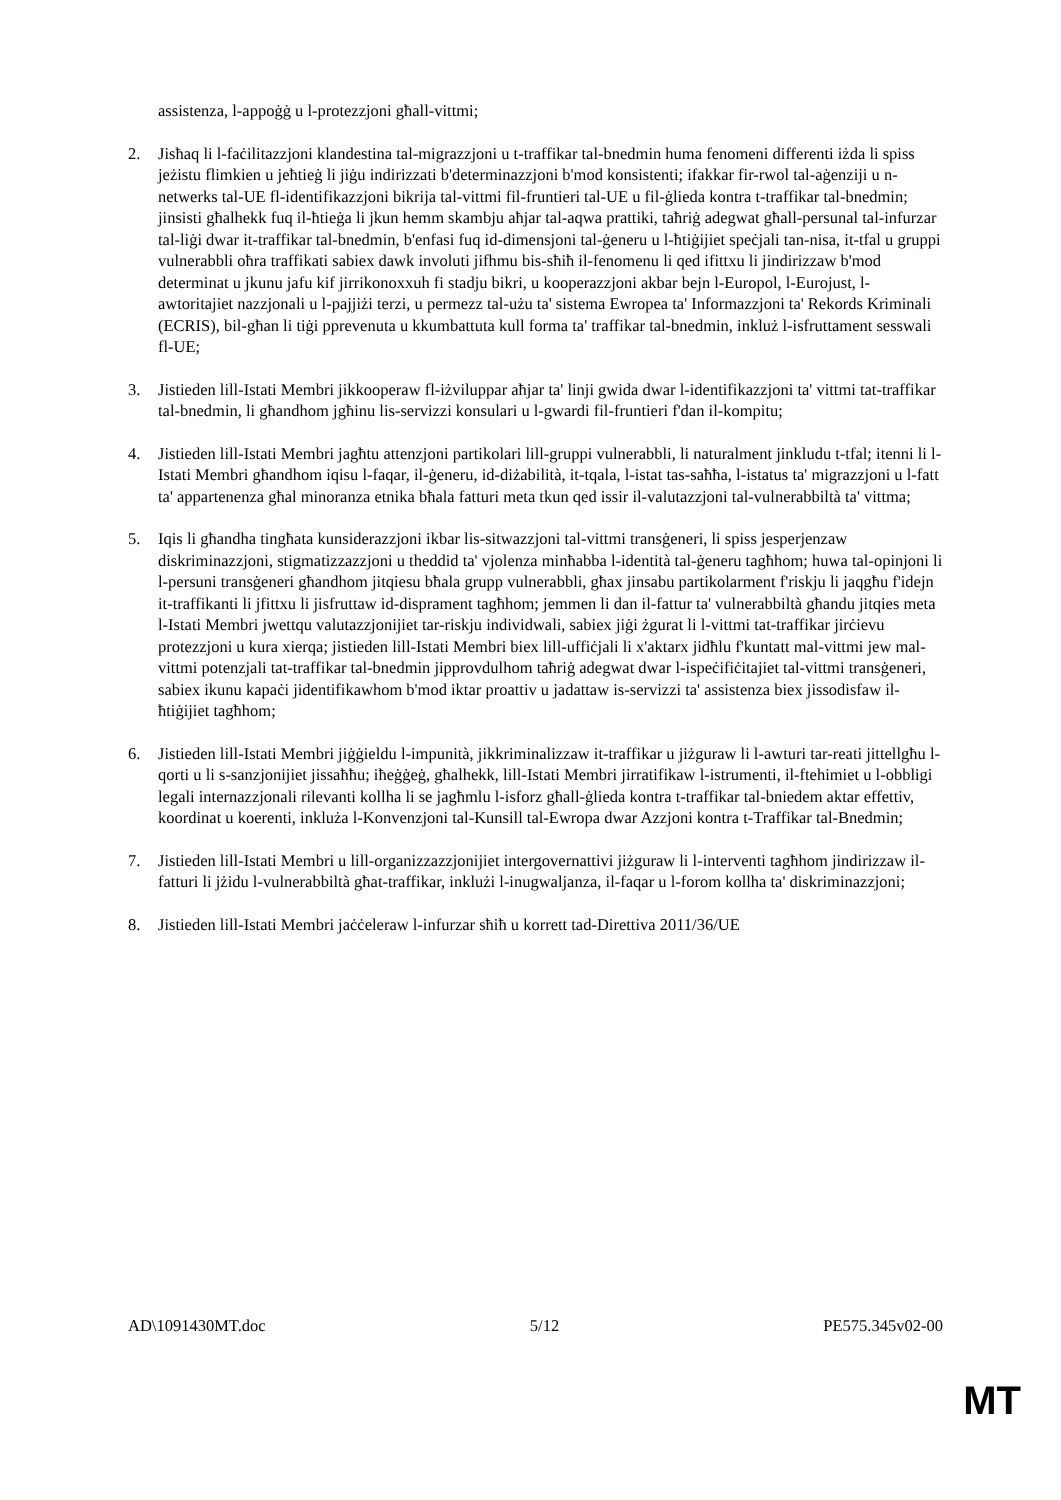assistenza, l-appoġġ u l-protezzjoni għall-vittmi;
2. Jisħaq li l-faċilitazzjoni klandestina tal-migrazzjoni u t-traffikar tal-bnedmin huma fenomeni differenti iżda li spiss jeżistu flimkien u jeħtieġ li jiġu indirizzati b'determinazzjoni b'mod konsistenti; ifakkar fir-rwol tal-aġenziji u n-netwerks tal-UE fl-identifikazzjoni bikrija tal-vittmi fil-fruntieri tal-UE u fil-ġlieda kontra t-traffikar tal-bnedmin; jinsisti għalhekk fuq il-ħtieġa li jkun hemm skambju aħjar tal-aqwa prattiki, taħriġ adegwat għall-persunal tal-infurzar tal-liġi dwar it-traffikar tal-bnedmin, b'enfasi fuq id-dimensjoni tal-ġeneru u l-ħtiġijiet speċjali tan-nisa, it-tfal u gruppi vulnerabbli oħra traffikati sabiex dawk involuti jifhmu bis-sħiħ il-fenomenu li qed ifittxu li jindirizzaw b'mod determinat u jkunu jafu kif jirrikonoxxuh fi stadju bikri, u kooperazzjoni akbar bejn l-Europol, l-Eurojust, l-awtoritajiet nazzjonali u l-pajjiżi terzi, u permezz tal-użu ta' sistema Ewropea ta' Informazzjoni ta' Rekords Kriminali (ECRIS), bil-għan li tiġi pprevenuta u kkumbattuta kull forma ta' traffikar tal-bnedmin, inkluż l-isfruttament sesswali fl-UE;
3. Jistieden lill-Istati Membri jikkooperaw fl-iżviluppar aħjar ta' linji gwida dwar l-identifikazzjoni ta' vittmi tat-traffikar tal-bnedmin, li għandhom jgħinu lis-servizzi konsulari u l-gwardi fil-fruntieri f'dan il-kompitu;
4. Jistieden lill-Istati Membri jagħtu attenzjoni partikolari lill-gruppi vulnerabbli, li naturalment jinkludu t-tfal; itenni li l-Istati Membri għandhom iqisu l-faqar, il-ġeneru, id-diżabilità, it-tqala, l-istat tas-saħħa, l-istatus ta' migrazzjoni u l-fatt ta' appartenenza għal minoranza etnika bħala fatturi meta tkun qed issir il-valutazzjoni tal-vulnerabbiltà ta' vittma;
5. Iqis li għandha tingħata kunsiderazzjoni ikbar lis-sitwazzjoni tal-vittmi transġeneri, li spiss jesperjenzaw diskriminazzjoni, stigmatizzazzjoni u theddid ta' vjolenza minħabba l-identità tal-ġeneru tagħhom; huwa tal-opinjoni li l-persuni transġeneri għandhom jitqiesu bħala grupp vulnerabbli, għax jinsabu partikolarment f'riskju li jaqgħu f'idejn it-traffikanti li jfittxu li jisfruttaw id-disprament tagħhom; jemmen li dan il-fattur ta' vulnerabbiltà għandu jitqies meta l-Istati Membri jwettqu valutazzjonijiet tar-riskju individwali, sabiex jiġi żgurat li l-vittmi tat-traffikar jirċievu protezzjoni u kura xierqa; jistieden lill-Istati Membri biex lill-uffiċjali li x'aktarx jidħlu f'kuntatt mal-vittmi jew mal-vittmi potenzjali tat-traffikar tal-bnedmin jipprovdulhom taħriġ adegwat dwar l-ispeċifiċitajiet tal-vittmi transġeneri, sabiex ikunu kapaċi jidentifikawhom b'mod iktar proattiv u jadattaw is-servizzi ta' assistenza biex jissodisfaw il-ħtiġijiet tagħhom;
6. Jistieden lill-Istati Membri jiġġieldu l-impunità, jikkriminalizzaw it-traffikar u jiżguraw li l-awturi tar-reati jittellgħu l-qorti u li s-sanzjonijiet jissaħħu; iħeġġeġ, għalhekk, lill-Istati Membri jirratifikaw l-istrumenti, il-ftehimiet u l-obbligi legali internazzjonali rilevanti kollha li se jagħmlu l-isforz għall-ġlieda kontra t-traffikar tal-bniedem aktar effettiv, koordinat u koerenti, inkluża l-Konvenzjoni tal-Kunsill tal-Ewropa dwar Azzjoni kontra t-Traffikar tal-Bnedmin;
7. Jistieden lill-Istati Membri u lill-organizzazzjonijiet intergovernattivi jiżguraw li l-interventi tagħhom jindirizzaw il-fatturi li jżidu l-vulnerabbiltà għat-traffikar, inklużi l-inugwaljanza, il-faqar u l-forom kollha ta' diskriminazzjoni;
8. Jistieden lill-Istati Membri jaċċeleraw l-infurzar sħiħ u korrett tad-Direttiva 2011/36/UE
AD\1091430MT.doc 5/12 PE575.345v02-00
MT